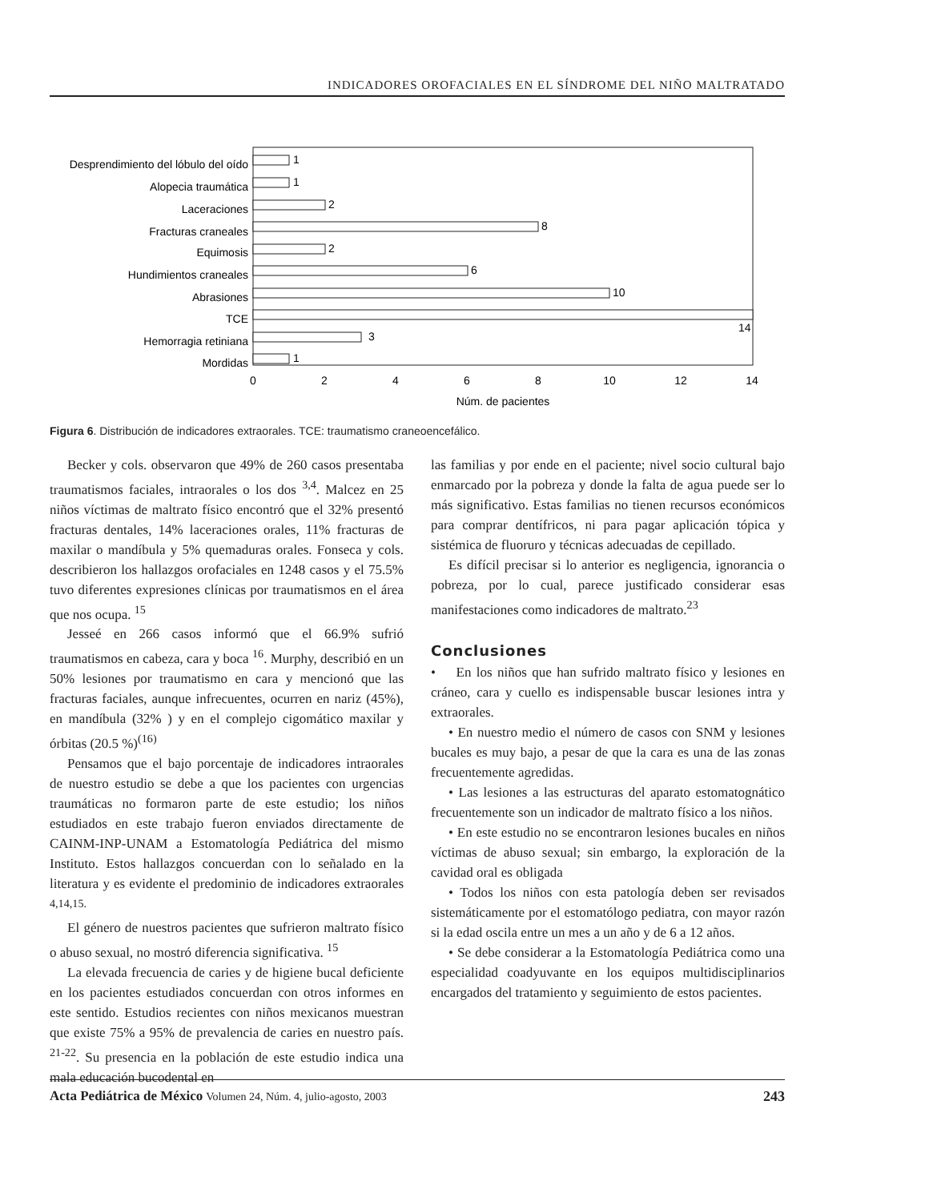INDICADORES OROFACIALES EN EL SÍNDROME DEL NIÑO MALTRATADO
Desprendimiento del lóbulo del oído
Alopecia traumática
Laceraciones
Fracturas craneales
Equimosis
Hundimientos craneales
Abrasiones
TCE
Hemorragia retiniana
Mordidas
1
1
2
8
2
6
10
14
3
1
0
2
4
6
8
10
12
14
Núm. de pacientes
Figura 6. Distribución de indicadores extraorales. TCE: traumatismo craneoencefálico.
Becker y cols. observaron que 49% de 260 casos presentaba traumatismos faciales, intraorales o los dos <sup>3,4</sup>. Malcez en 25 niños víctimas de maltrato físico encontró que el 32% presentó fracturas dentales, 14% laceraciones orales, 11% fracturas de maxilar o mandíbula y 5% quemaduras orales. Fonseca y cols. describieron los hallazgos orofaciales en 1248 casos y el 75.5% tuvo diferentes expresiones clínicas por traumatismos en el área que nos ocupa. <sup>15</sup>
Jesseé en 266 casos informó que el 66.9% sufrió traumatismos en cabeza, cara y boca <sup>16</sup>. Murphy, describió en un 50% lesiones por traumatismo en cara y mencionó que las fracturas faciales, aunque infrecuentes, ocurren en nariz (45%), en mandíbula (32% ) y en el complejo cigomático maxilar y órbitas (20.5 %)<sup>(16)</sup>
Pensamos que el bajo porcentaje de indicadores intraorales de nuestro estudio se debe a que los pacientes con urgencias traumáticas no formaron parte de este estudio; los niños estudiados en este trabajo fueron enviados directamente de CAINM-INP-UNAM a Estomatología Pediátrica del mismo Instituto. Estos hallazgos concuerdan con lo señalado en la literatura y es evidente el predominio de indicadores extraorales <sup>4,14,15.</sup>
El género de nuestros pacientes que sufrieron maltrato físico o abuso sexual, no mostró diferencia significativa. <sup>15</sup>
La elevada frecuencia de caries y de higiene bucal deficiente en los pacientes estudiados concuerdan con otros informes en este sentido. Estudios recientes con niños mexicanos muestran que existe 75% a 95% de prevalencia de caries en nuestro país. <sup>21-22</sup>. Su presencia en la población de este estudio indica una mala educación bucodental en
las familias y por ende en el paciente; nivel socio cultural bajo enmarcado por la pobreza y donde la falta de agua puede ser lo más significativo. Estas familias no tienen recursos económicos para comprar dentífricos, ni para pagar aplicación tópica y sistémica de fluoruro y técnicas adecuadas de cepillado.
Es difícil precisar si lo anterior es negligencia, ignorancia o pobreza, por lo cual, parece justificado considerar esas manifestaciones como indicadores de maltrato.<sup>23</sup>
Conclusiones
• En los niños que han sufrido maltrato físico y lesiones en cráneo, cara y cuello es indispensable buscar lesiones intra y extraorales.
• En nuestro medio el número de casos con SNM y lesiones bucales es muy bajo, a pesar de que la cara es una de las zonas frecuentemente agredidas.
• Las lesiones a las estructuras del aparato estomatognático frecuentemente son un indicador de maltrato físico a los niños.
• En este estudio no se encontraron lesiones bucales en niños víctimas de abuso sexual; sin embargo, la exploración de la cavidad oral es obligada
• Todos los niños con esta patología deben ser revisados sistemáticamente por el estomatólogo pediatra, con mayor razón si la edad oscila entre un mes a un año y de 6 a 12 años.
• Se debe considerar a la Estomatología Pediátrica como una especialidad coadyuvante en los equipos multidisciplinarios encargados del tratamiento y seguimiento de estos pacientes.
Acta Pediátrica de México Volumen 24, Núm. 4, julio-agosto, 2003 243